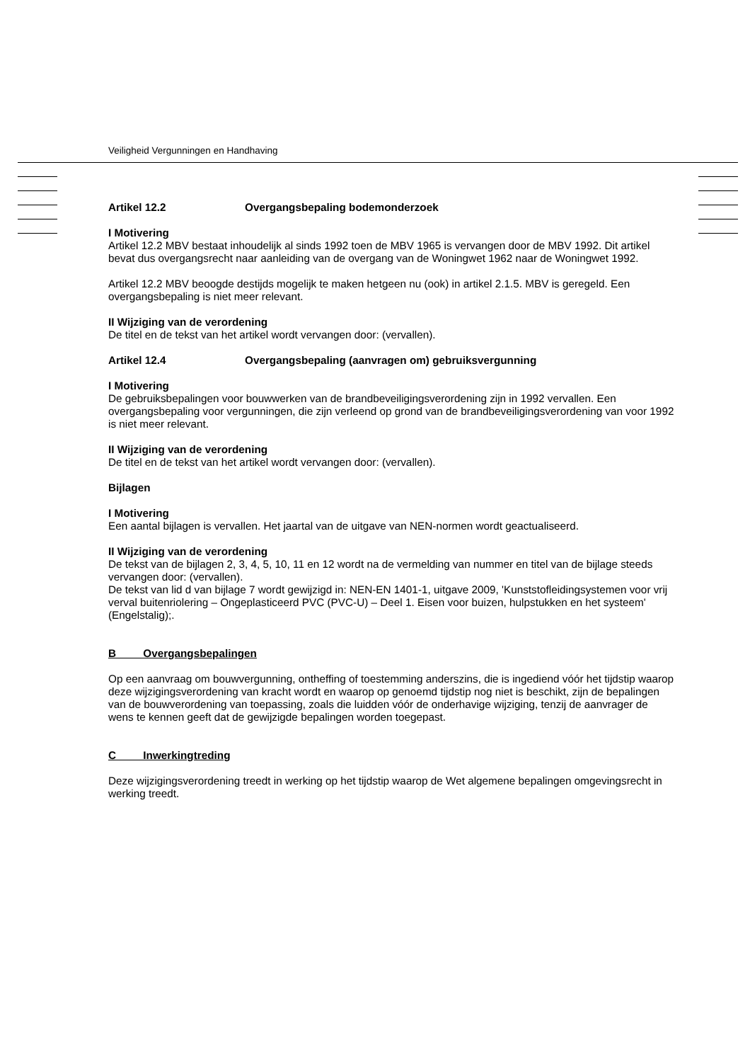Veiligheid Vergunningen en Handhaving
Artikel 12.2 Overgangsbepaling bodemonderzoek
I Motivering
Artikel 12.2 MBV bestaat inhoudelijk al sinds 1992 toen de MBV 1965 is vervangen door de MBV 1992. Dit artikel bevat dus overgangsrecht naar aanleiding van de overgang van de Woningwet 1962 naar de Woningwet 1992.
Artikel 12.2 MBV beoogde destijds mogelijk te maken hetgeen nu (ook) in artikel 2.1.5. MBV is geregeld. Een overgangsbepaling is niet meer relevant.
II Wijziging van de verordening
De titel en de tekst van het artikel wordt vervangen door: (vervallen).
Artikel 12.4 Overgangsbepaling (aanvragen om) gebruiksvergunning
I Motivering
De gebruiksbepalingen voor bouwwerken van de brandbeveiligingsverordening zijn in 1992 vervallen. Een overgangsbepaling voor vergunningen, die zijn verleend op grond van de brandbeveiligingsverordening van voor 1992 is niet meer relevant.
II Wijziging van de verordening
De titel en de tekst van het artikel wordt vervangen door: (vervallen).
Bijlagen
I Motivering
Een aantal bijlagen is vervallen. Het jaartal van de uitgave van NEN-normen wordt geactualiseerd.
II Wijziging van de verordening
De tekst van de bijlagen 2, 3, 4, 5, 10, 11 en 12 wordt na de vermelding van nummer en titel van de bijlage steeds vervangen door: (vervallen).
De tekst van lid d van bijlage 7 wordt gewijzigd in: NEN-EN 1401-1, uitgave 2009, 'Kunststofleidingsystemen voor vrij verval buitenriolering – Ongeplasticeerd PVC (PVC-U) – Deel 1. Eisen voor buizen, hulpstukken en het systeem' (Engelstalig);.
B Overgangsbepalingen
Op een aanvraag om bouwvergunning, ontheffing of toestemming anderszins, die is ingediend vóór het tijdstip waarop deze wijzigingsverordening van kracht wordt en waarop op genoemd tijdstip nog niet is beschikt, zijn de bepalingen van de bouwverordening van toepassing, zoals die luidden vóór de onderhavige wijziging, tenzij de aanvrager de wens te kennen geeft dat de gewijzigde bepalingen worden toegepast.
C Inwerkingtreding
Deze wijzigingsverordening treedt in werking op het tijdstip waarop de Wet algemene bepalingen omgevingsrecht in werking treedt.